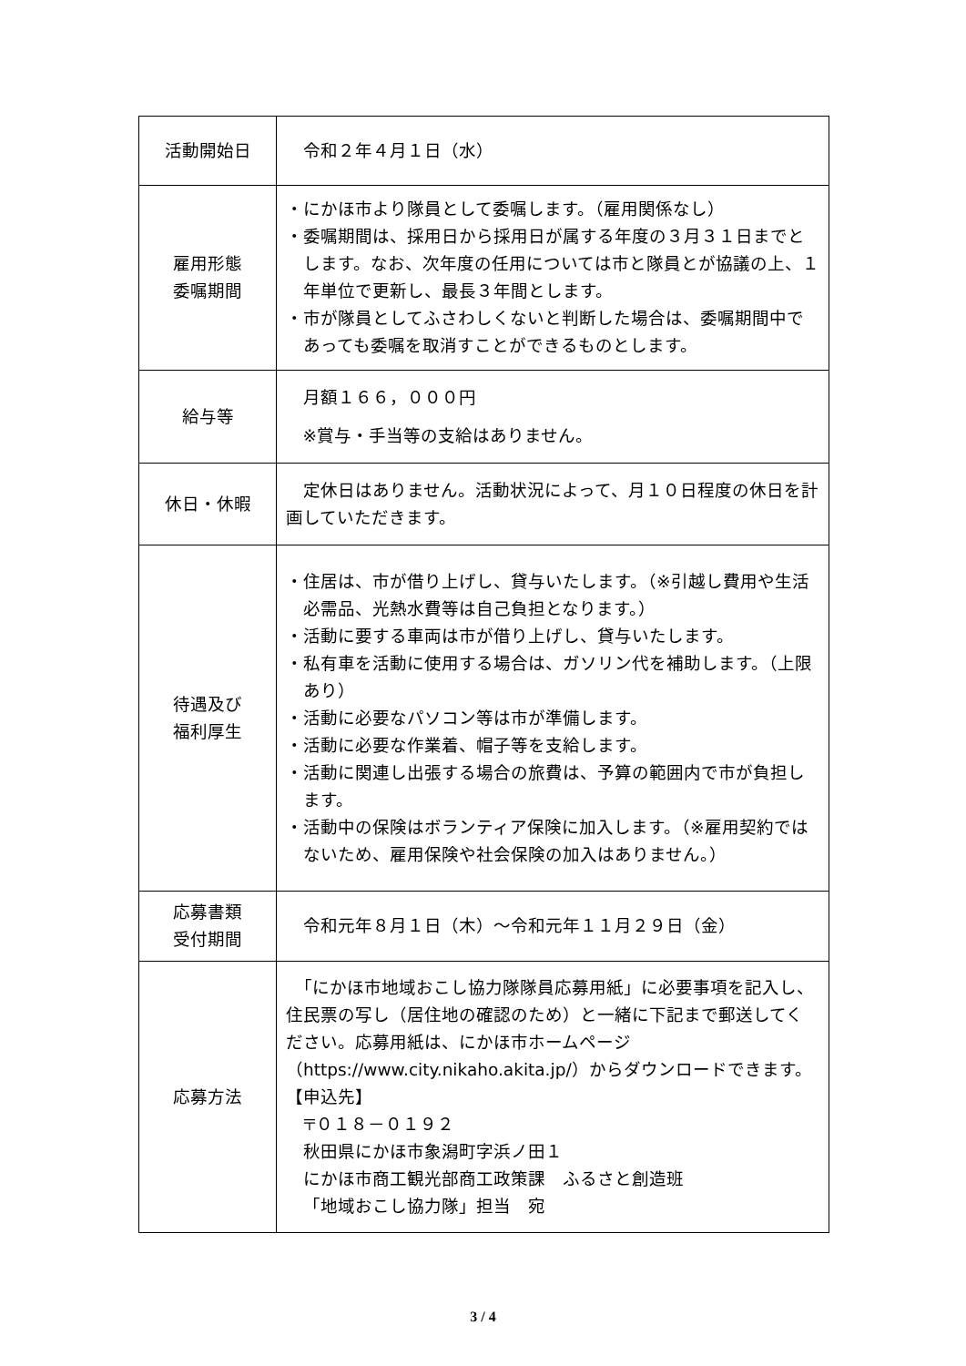| 活動開始日 | 令和２年４月１日（水） |
| 雇用形態 委嘱期間 | ・にかほ市より隊員として委嘱します。（雇用関係なし） ・委嘱期間は、採用日から採用日が属する年度の３月３１日までとします。なお、次年度の任用については市と隊員とが協議の上、１年単位で更新し、最長３年間とします。 ・市が隊員としてふさわしくないと判断した場合は、委嘱期間中であっても委嘱を取消すことができるものとします。 |
| 給与等 | 月額１６６，０００円 ※賞与・手当等の支給はありません。 |
| 休日・休暇 | 定休日はありません。活動状況によって、月１０日程度の休日を計画していただきます。 |
| 待遇及び 福利厚生 | ・住居は、市が借り上げし、貸与いたします。（※引越し費用や生活必需品、光熱水費等は自己負担となります。） ・活動に要する車両は市が借り上げし、貸与いたします。 ・私有車を活動に使用する場合は、ガソリン代を補助します。（上限あり） ・活動に必要なパソコン等は市が準備します。 ・活動に必要な作業着、帽子等を支給します。 ・活動に関連し出張する場合の旅費は、予算の範囲内で市が負担します。 ・活動中の保険はボランティア保険に加入します。（※雇用契約ではないため、雇用保険や社会保険の加入はありません。） |
| 応募書類 受付期間 | 令和元年８月１日（木）～令和元年１１月２９日（金） |
| 応募方法 | 「にかほ市地域おこし協力隊隊員応募用紙」に必要事項を記入し、住民票の写し（居住地の確認のため）と一緒に下記まで郵送してください。応募用紙は、にかほ市ホームページ（https://www.city.nikaho.akita.jp/）からダウンロードできます。 【申込先】 〒０１８－０１９２ 秋田県にかほ市象潟町字浜ノ田１ にかほ市商工観光部商工政策課 ふるさと創造班 「地域おこし協力隊」担当 宛 |
3 / 4